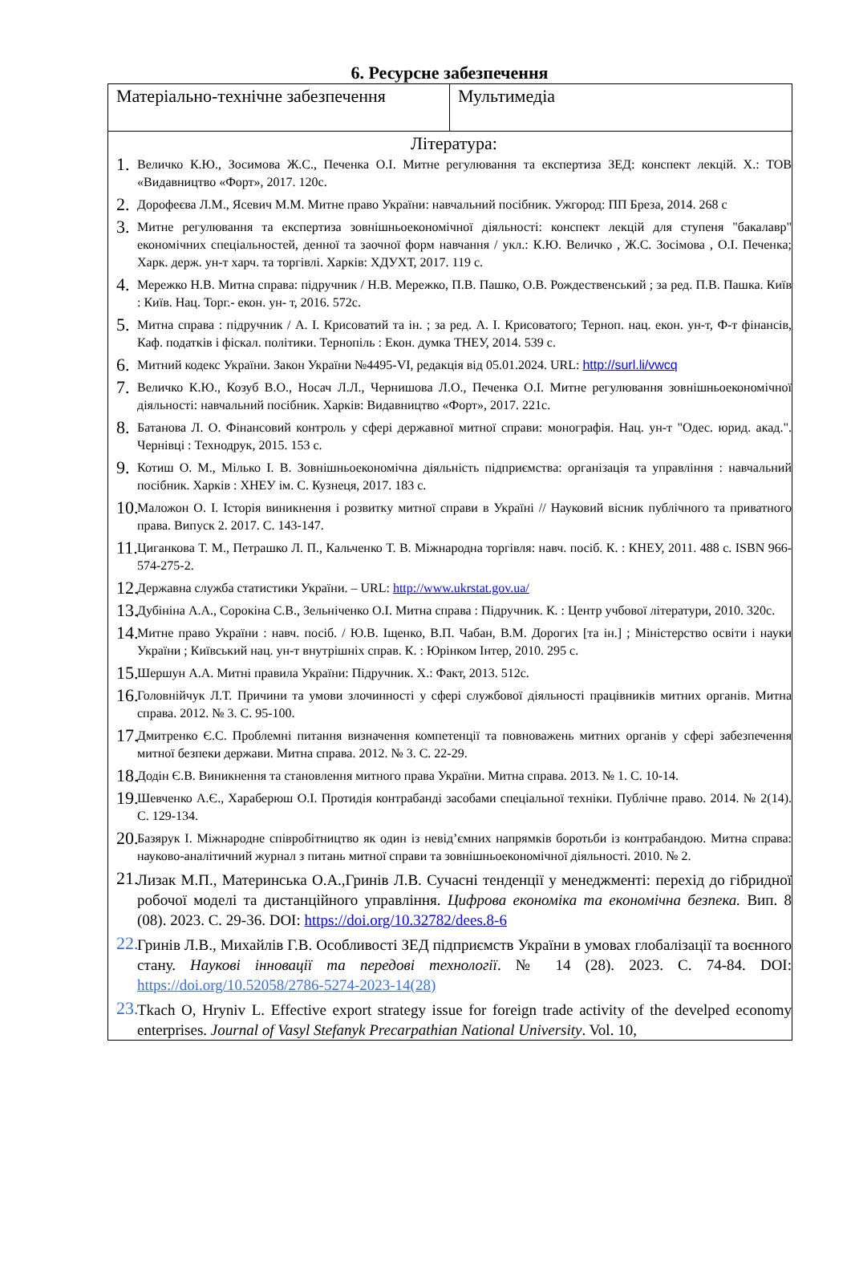6. Ресурсне забезпечення
| Матеріально-технічне забезпечення | Мультимедіа |
| Література: 1. Величко К.Ю., Зосимова Ж.С., Печенка О.І. Митне регулювання та експертиза ЗЕД: конспект лекцій. Х.: ТОВ «Видавництво «Форт», 2017. 120с. 2. Дорофеєва Л.М., Ясевич М.М. Митне право України: навчальний посібник. Ужгород: ПП Бреза, 2014. 268 с 3. Митне регулювання та експертиза зовнішньоекономічної діяльності: конспект лекцій для ступеня "бакалавр" економічних спеціальностей, денної та заочної форм навчання / укл.: К.Ю. Величко , Ж.С. Зосімова , О.І. Печенка; Харк. держ. ун-т харч. та торгівлі. Харків: ХДУХТ, 2017. 119 с. 4. Мережко Н.В. Митна справа: підручник / Н.В. Мережко, П.В. Пашко, О.В. Рождественський ; за ред. П.В. Пашка. Київ : Київ. Нац. Торг.- екон. ун- т, 2016. 572с. 5. Митна справа : підручник / А. І. Крисоватий та ін. ; за ред. А. І. Крисоватого; Терноп. нац. екон. ун-т, Ф-т фінансів, Каф. податків і фіскал. політики. Тернопіль : Екон. думка ТНЕУ, 2014. 539 с. 6. Митний кодекс України. Закон України №4495-VI, редакція від 05.01.2024. URL: http://surl.li/vwcq 7. Величко К.Ю., Козуб В.О., Носач Л.Л., Чернишова Л.О., Печенка О.І. Митне регулювання зовнішньоекономічної діяльності: навчальний посібник. Харків: Видавництво «Форт», 2017. 221с. 8. Батанова Л. О. Фінансовий контроль у сфері державної митної справи: монографія. Нац. ун-т "Одес. юрид. акад.". Чернівці : Технодрук, 2015. 153 с. 9. Котиш О. М., Мілько І. В. Зовнішньоекономічна діяльність підприємства: організація та управління : навчальний посібник. Харків : ХНЕУ ім. С. Кузнеця, 2017. 183 с. 10. Маложон О. І. Історія виникнення і розвитку митної справи в Україні // Науковий вісник публічного та приватного права. Випуск 2. 2017. С. 143-147. 11. Циганкова Т. М., Петрашко Л. П., Кальченко Т. В. Міжнародна торгівля: навч. посіб. К. : КНЕУ, 2011. 488 с. ISBN 966-574-275-2. 12. Державна служба статистики України. – URL: http://www.ukrstat.gov.ua/ 13. Дубініна А.А., Сорокіна С.В., Зельніченко О.І. Митна справа : Підручник. К. : Центр учбової літератури, 2010. 320с. 14. Митне право України : навч. посіб. / Ю.В. Іщенко, В.П. Чабан, В.М. Дорогих [та ін.] ; Міністерство освіти і науки України ; Київський нац. ун-т внутрішніх справ. К. : Юрінком Інтер, 2010. 295 с. 15. Шершун А.А. Митні правила України: Підручник. Х.: Факт, 2013. 512с. 16. Головнійчук Л.Т. Причини та умови злочинності у сфері службової діяльності працівників митних органів. Митна справа. 2012. № 3. С. 95-100. 17. Дмитренко Є.С. Проблемні питання визначення компетенції та повноважень митних органів у сфері забезпечення митної безпеки держави. Митна справа. 2012. № 3. С. 22-29. 18. Додін Є.В. Виникнення та становлення митного права України. Митна справа. 2013. № 1. С. 10-14. 19. Шевченко А.Є., Хараберюш О.І. Протидія контрабанді засобами спеціальної техніки. Публічне право. 2014. № 2(14). С. 129-134. 20. Базярук І. Міжнародне співробітництво як один із невід’ємних напрямків боротьби із контрабандою. Митна справа: науково-аналітичний журнал з питань митної справи та зовнішньоекономічної діяльності. 2010. № 2. 21. Лизак М.П., Материнська О.А.,Гринів Л.В. Сучасні тенденції у менеджменті: перехід до гібридної робочої моделі та дистанційного управління. Цифрова економіка та економічна безпека. Вип. 8 (08). 2023. С. 29-36. DOI: https://doi.org/10.32782/dees.8-6 22. Гринів Л.В., Михайлів Г.В. Особливості ЗЕД підприємств України в умовах глобалізації та воєнного стану. Наукові інновації та передові технології . № 14 (28). 2023. С. 74-84. DOI: https://doi.org/10.52058/2786-5274-2023-14(28) 23. Tkach O, Hryniv L. Effective export strategy issue for foreign trade activity of the develped economy enterprises. Journal of Vasyl Stefanyk Precarpathian National University . Vol. 10, | |